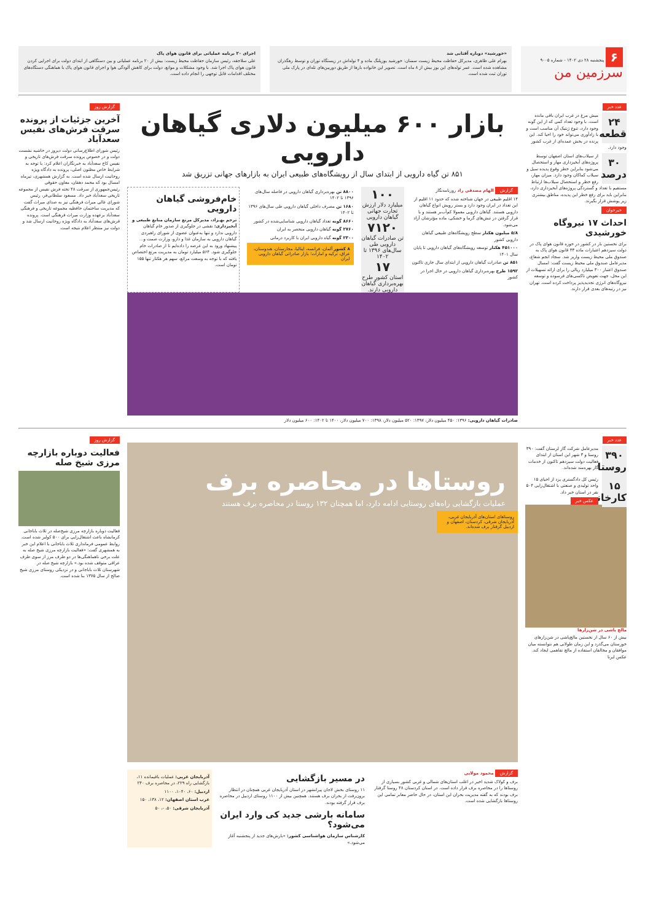۶ پنجشنبه ۲۸ دی ۱۴۰۲ - شماره ۹۰۰۵
سرزمین من
«خورشید» دوباره آفتابی شد
بهرام علی ظاهری، مدیرکل حفاظت محیط زیست سمنان: خورشید یوزپلنگ ماده و ۴ توله‌اش در زیستگاه توران و توسط رهگذران مشاهده شده است. عمر توله‌های این یوز بیش از ۸ ماه است. تصویر این خانواده بارها از طریق دوربین‌های تله‌ای در پارک ملی توران ثبت شده است.
اجرای ۲۰ برنامه عملیاتی برای قانون هوای پاک
علی سلاجقه، رئیس سازمان حفاظت محیط زیست: بیش از ۲۰ برنامه عملیاتی و بین دستگاهی از ابتدای دولت برای اجرایی کردن قانون هوای پاک اجرا شد. با وجود مشکلات و موانع، دولت برای کاهش آلودگی هوا و اجرای قانون هوای پاک با هماهنگی دستگاه‌های مختلف اقدامات قابل توجهی را انجام داده است.
عدد خبر
۲۴
قطعه
میش مرغ در غرب ایران باقی مانده است. با وجود تعداد کمی که از این گونه وجود دارد، تنوع ژنتیک آن مناسب است و با زادآوری می‌تواند خود را احیا کند. این پرنده در بخش عمده‌ای از غرب کشور وجود دارد.
۳۰
درصد
از سیلاب‌های استان اصفهان توسط پروژه‌های آبخیزداری مهار و استحصال می‌شود بنابراین خطر وقوع پدیده سیل و سیلاب کماکان وجود دارد. میزان مهار، رفع خطر و استحصال سیلاب‌ها ارتباط مستقیم با تعداد و گستردگی پروژه‌های آبخیزداری دارد، بنابراین باید برای رفع خطر این پدیده، مناطق بیشتری زیر پوشش قرار بگیرند.
خبرخوان
احداث ۱۷ نیروگاه خورشیدی
برای نخستین بار در کشور در حوزه قانون هوای پاک در دولت سیزدهم اعتبارات ماده ۳۳ قانون هوای پاک به صندوق ملی محیط زیست واریز شد. سجاد انجم شعاع، مدیرعامل صندوق ملی محیط زیست گفت: امسال صندوق اعتبار ۳۰۰ میلیارد ریالی را برای ارائه تسهیلات از این محل، جهت تعویض تاکسی‌های فرسوده و توسعه نیروگاه‌های انرژی تجدیدپذیر پرداخت کرده است. تهران نیز در رتبه‌های بعدی قرار دارند.
بازار ۶۰۰ میلیون دلاری گیاهان دارویی
۸۵۱ تن گیاه دارویی از ابتدای سال از رویشگاه‌های طبیعی ایران به بازارهای جهانی تزریق شد
گزارش الهام مصدقی راد روزنامه‌نگار
۱۴ اقلیم طبیعی در جهان شناخته شده که حدود ۱۱ اقلیم از این تعداد در ایران وجود دارد و بستر رویش انواع گیاهان دارویی هستند. گیاهان دارویی معمولا کم‌آب‌بر هستند و با قرار گرفتن در تنش‌های گرما و خشکی، ماده مؤثرشان آزاد می‌شود.
۵/۸ میلیون هکتار سطح رویشگاه‌های طبیعی گیاهان دارویی کشور
۴۵۱۰۰۰ هکتار توسعه رویشگاه‌های گیاهان دارویی تا پایان سال ۱۴۰۱
۸۵۱ تن صادرات گیاهان دارویی از ابتدای سال جاری تاکنون
۱۵۹۲ طرح بهره‌برداری گیاهان دارویی در حال اجرا در کشور
۱۰۰
میلیارد دلار ارزش تجارت جهانی گیاهان دارویی
۷۱۲۰
تن صادرات گیاهان دارویی طی سال‌های ۱۳۹۶ تا ۱۴۰۲
۱۷
استان کشور طرح بهره‌برداری گیاهان دارویی دارند.
۸۸۰۰ تن بهره‌برداری گیاهان دارویی در فاصله سال‌های ۱۳۹۶ تا ۱۴۰۲
۱۶۸۰ تن مصرف داخلی گیاهان دارویی طی سال‌های ۱۳۹۶ تا ۱۴۰۲
۸۶۶۰ گونه تعداد گیاهان دارویی شناسایی‌شده در کشور
۲۷۶۰ گونه گیاهان دارویی منحصر به ایران
۲۳۰۰ گونه گیاه دارویی ایران با کاربرد درمانی
۸ کشور آلمان، فرانسه، ایتالیا، مجارستان، هندوستان، عراق، ترکیه و امارات؛ بازار صادراتی گیاهان دارویی ایران
خام‌فروشی گیاهان دارویی
ترحم بهـزاد، مدیرکل مرتع سازمان منابع طبیعی و آبخیزداری: نقشی در جلوگیری از صدور خام گیاهان دارویی ندارد و تنها به‌عنوان عضوی از شورای راهبردی گیاهان دارویی به سازمان غذا و دارو، وزارت صمت و... پیشنهاد ورود به این عرصه را داده‌ایم تا از صادرات خام جلوگیری شود. ۵۶۴ میلیارد تومان به مدیریت مرتع اختصاص یافته که با توجه به وسعت مراتع، سهم هر هکتار تنها ۱۵۵ تومان است.
صادرات گیاهان دارویی: ۱۳۹۶: ۴۵۰ میلیون دلار، ۱۳۹۷: ۵۲۰ میلیون دلار، ۱۳۹۸: ۷۰۰ میلیون دلار، ۱۴۰۰ تا ۱۴۰۲: ۶۰۰ میلیون دلار
گزارش روز
آخرین جزئیات از پرونده سرقت فرش‌های نفیس سعدآباد
رئیس شورای اطلاع‌رسانی دولت دیروز در حاشیه نشست دولت و در خصوص پرونده سرقت فرش‌های تاریخی و نفیس کاخ سعدآباد به خبرنگاران اعلام کرد: با توجه به شرایط خاص مظنون اصلی، پرونده به دادگاه ویژه روحانیت ارسال شده است. به گزارش همشهری، تیرماه امسال بود که محمد دهقان، معاون حقوقی رئیس‌جمهوری از سرقت ۴۸ تخته فرش نفیس از مجموعه تاریخی سعدآباد خبر داد. مسعود سلطانی‌فر، رئیس شورای عالی میراث فرهنگی نیز به صدای میراث گفت که مدیریت ساختمان حافظیه مجموعه تاریخی و فرهنگی سعدآباد برعهده وزارت میراث فرهنگی است. پرونده فرش‌های سعدآباد به دادگاه ویژه روحانیت ارسال شد و دولت نیز منتظر اعلام نتیجه است.
عدد خبر
۳۹۰
روستا
مدیرعامل شرکت گاز لرستان گفت: ۳۹۰ روستا و ۳ شهر این استان از ابتدای فعالیت دولت سیزدهم تاکنون از خدمات گاز بهره‌مند شده‌اند.
۱۵
کارخانه
رئیس کل دادگستری یزد از احیای ۱۵ واحد تولیدی و صنعتی با اشتغال‌زایی ۵۰۴ نفر در استان خبر داد.
عکس خبر
مالچ پاشی در شن‌زارها
بیش از ۶۰ سال از نخستین مالچ‌پاشی در شن‌زارهای خوزستان می‌گذرد و این زمان طولانی هم نتوانسته میان موافقان و مخالفان استفاده از مالچ تفاهمی ایجاد کند. عکس ایرنا
روستاها در محاصره برف
عملیات بازگشایی راه‌های روستایی ادامه دارد، اما همچنان ۱۳۲ روستا در محاصره برف هستند
روستاهای استان‌های آذربایجان غربی، آذربایجان شرقی، کردستان، اصفهان و اردبیل گرفتار برف شده‌اند.
گزارش محمود مولایی
برف و کولاک شدید اخیر در اغلب استان‌های شمالی و غربی کشور بسیاری از روستاها را در محاصره برف قرار داده است. در استان کردستان ۴۸ روستا گرفتار برف بودند که به گفته مدیریت بحران این استان، در حال حاضر معابر تمامی این روستاها بازگشایی شده است.
در مسیر بازگشایی
۱۱ روستای بخش لاجان پیرانشهر در استان آذربایجان غربی همچنان در انتظار برون‌رفت از بحران برف هستند. همچنین بیش از ۱۱۰۰ روستای اردبیل در محاصره برف قرار گرفته بودند.
سامانه بارشی جدید کی وارد ایران می‌شود؟
کارشناس سازمان هواشناسی کشور: «بارش‌های جدید از پنجشنبه آغاز می‌شود.»
آذربایجان غربی: عملیات باقیمانده ۱۱، بازگشایی راه ۲۲۹، در محاصره برف ۲۴۰
اردبیل: ۶۰، ۱۰۴۰، ۱۱۰۰
غرب استان اصفهان: ۱۲، ۱۳۸، ۱۵۰
آذربایجان شرقی: ۵۰، -، ۵۰
گزارش روز
فعالیت دوباره بازارچه مرزی شیخ صله
فعالیت دوباره بازارچه مرزی شیخ‌صله در ثلاث باباجانی کرمانشاه باعث اشتغال‌زایی برای ۵۰۰ کولبر شده است. روابط عمومی فرمانداری ثلاث باباجانی با اعلام این خبر به همشهری گفت: «فعالیت بازارچه مرزی شیخ صله به علت برخی ناهماهنگی‌ها در دو طرف مرز از سوی طرف عراقی متوقف شده بود.» بازارچه شیخ صله در شهرستان ثلاث باباجانی و در نزدیکی روستای مرزی شیخ صالح از سال ۱۳۷۵ بنا شده است.